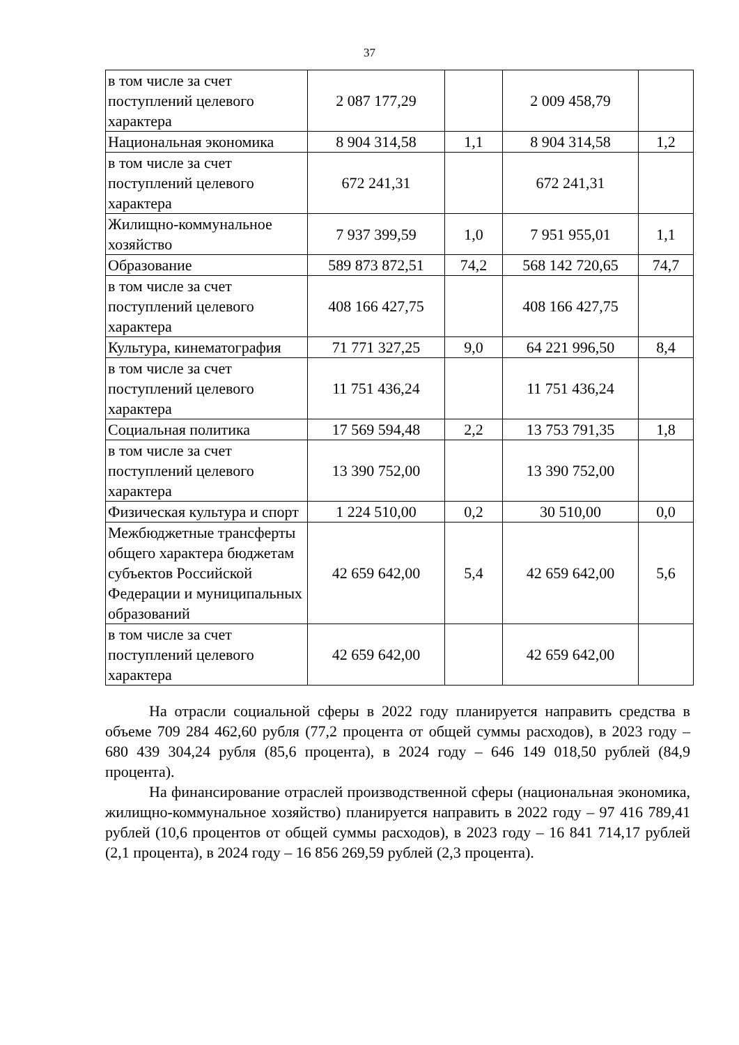37
| в том числе за счет поступлений целевого характера | 2 087 177,29 | | 2 009 458,79 | |
| Национальная экономика | 8 904 314,58 | 1,1 | 8 904 314,58 | 1,2 |
| в том числе за счет поступлений целевого характера | 672 241,31 | | 672 241,31 | |
| Жилищно-коммунальное хозяйство | 7 937 399,59 | 1,0 | 7 951 955,01 | 1,1 |
| Образование | 589 873 872,51 | 74,2 | 568 142 720,65 | 74,7 |
| в том числе за счет поступлений целевого характера | 408 166 427,75 | | 408 166 427,75 | |
| Культура, кинематография | 71 771 327,25 | 9,0 | 64 221 996,50 | 8,4 |
| в том числе за счет поступлений целевого характера | 11 751 436,24 | | 11 751 436,24 | |
| Социальная политика | 17 569 594,48 | 2,2 | 13 753 791,35 | 1,8 |
| в том числе за счет поступлений целевого характера | 13 390 752,00 | | 13 390 752,00 | |
| Физическая культура и спорт | 1 224 510,00 | 0,2 | 30 510,00 | 0,0 |
| Межбюджетные трансферты общего характера бюджетам субъектов Российской Федерации и муниципальных образований | 42 659 642,00 | 5,4 | 42 659 642,00 | 5,6 |
| в том числе за счет поступлений целевого характера | 42 659 642,00 | | 42 659 642,00 | |
На отрасли социальной сферы в 2022 году планируется направить средства в объеме 709 284 462,60 рубля (77,2 процента от общей суммы расходов), в 2023 году – 680 439 304,24 рубля (85,6 процента), в 2024 году – 646 149 018,50 рублей (84,9 процента).
На финансирование отраслей производственной сферы (национальная экономика, жилищно-коммунальное хозяйство) планируется направить в 2022 году – 97 416 789,41 рублей (10,6 процентов от общей суммы расходов), в 2023 году – 16 841 714,17 рублей (2,1 процента), в 2024 году – 16 856 269,59 рублей (2,3 процента).